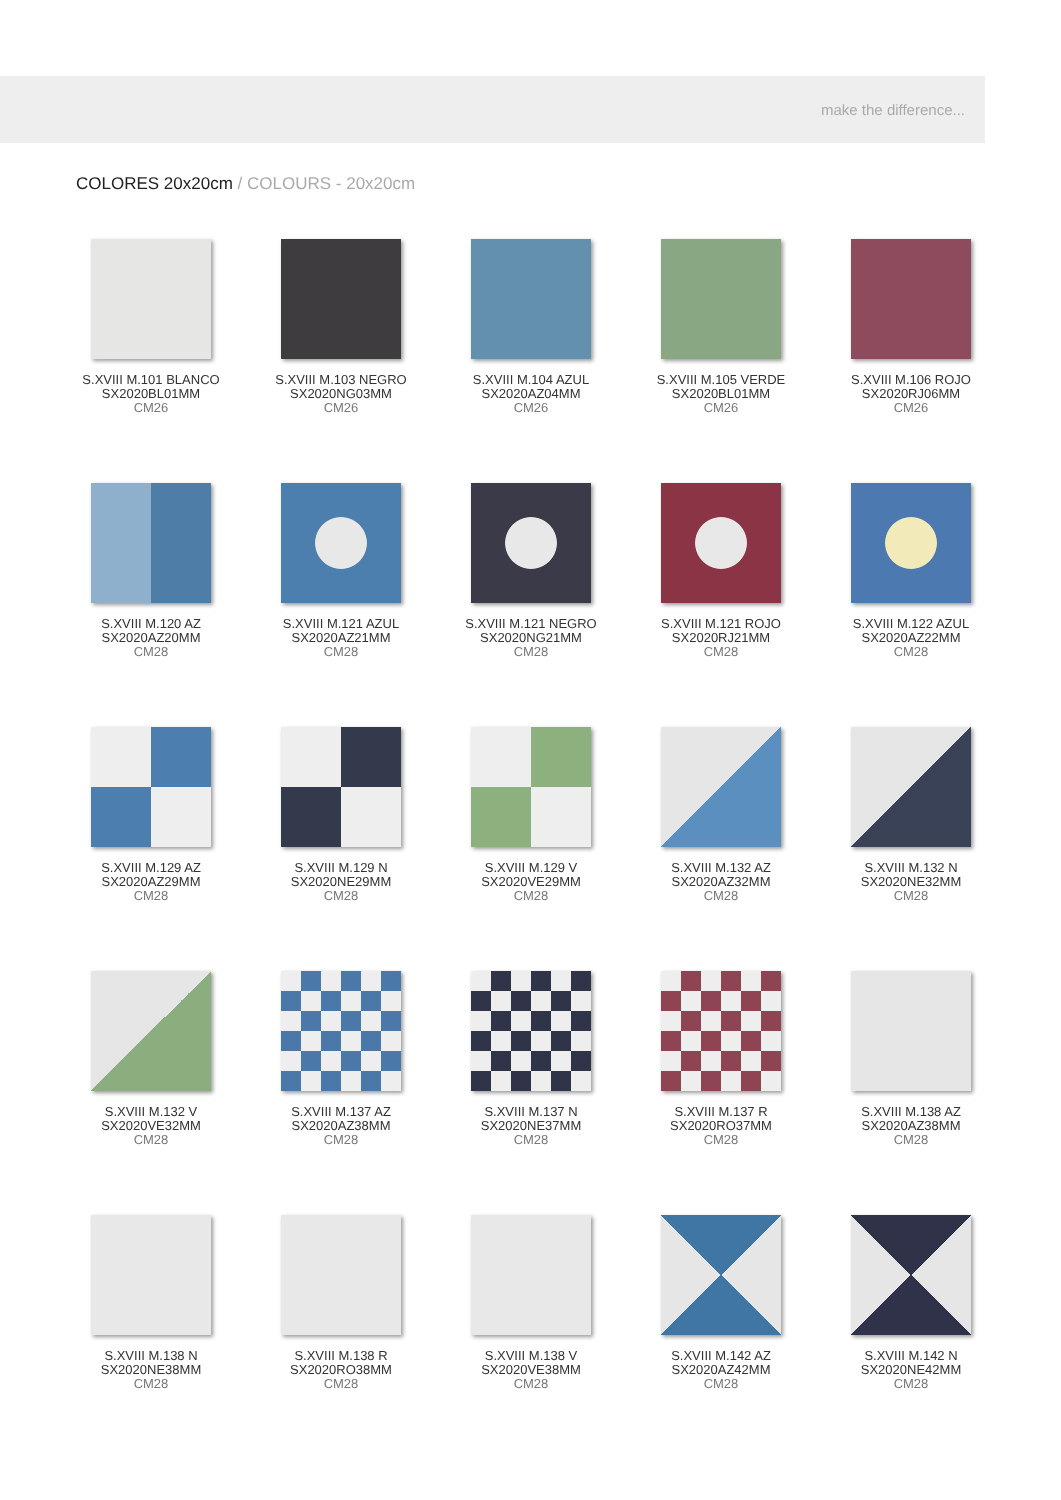make the difference...
COLORES 20x20cm / COLOURS - 20x20cm
S.XVIII M.101 BLANCO
SX2020BL01MM
CM26
S.XVIII M.103 NEGRO
SX2020NG03MM
CM26
S.XVIII M.104 AZUL
SX2020AZ04MM
CM26
S.XVIII M.105 VERDE
SX2020BL01MM
CM26
S.XVIII M.106 ROJO
SX2020RJ06MM
CM26
S.XVIII M.120 AZ
SX2020AZ20MM
CM28
S.XVIII M.121 AZUL
SX2020AZ21MM
CM28
S.XVIII M.121 NEGRO
SX2020NG21MM
CM28
S.XVIII M.121 ROJO
SX2020RJ21MM
CM28
S.XVIII M.122 AZUL
SX2020AZ22MM
CM28
S.XVIII M.129 AZ
SX2020AZ29MM
CM28
S.XVIII M.129 N
SX2020NE29MM
CM28
S.XVIII M.129 V
SX2020VE29MM
CM28
S.XVIII M.132 AZ
SX2020AZ32MM
CM28
S.XVIII M.132 N
SX2020NE32MM
CM28
S.XVIII M.132 V
SX2020VE32MM
CM28
S.XVIII M.137 AZ
SX2020AZ38MM
CM28
S.XVIII M.137 N
SX2020NE37MM
CM28
S.XVIII M.137 R
SX2020RO37MM
CM28
S.XVIII M.138 AZ
SX2020AZ38MM
CM28
S.XVIII M.138 N
SX2020NE38MM
CM28
S.XVIII M.138 R
SX2020RO38MM
CM28
S.XVIII M.138 V
SX2020VE38MM
CM28
S.XVIII M.142 AZ
SX2020AZ42MM
CM28
S.XVIII M.142 N
SX2020NE42MM
CM28